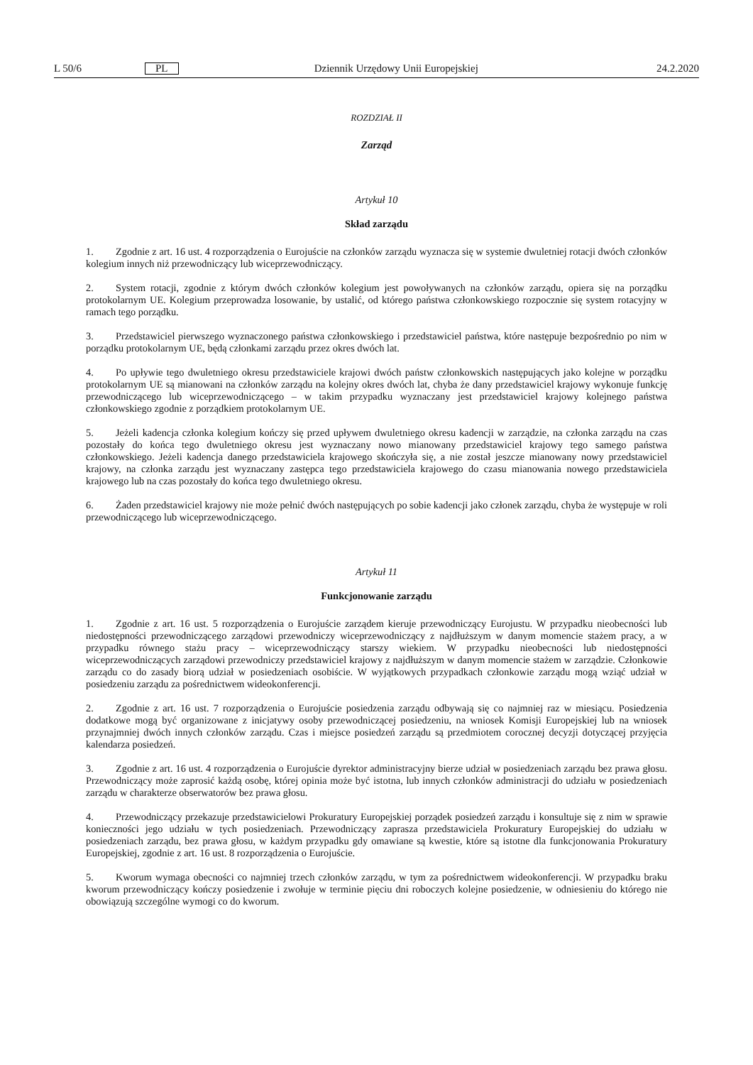L 50/6 PL Dziennik Urzędowy Unii Europejskiej 24.2.2020
ROZDZIAŁ II
Zarząd
Artykuł 10
Skład zarządu
1. Zgodnie z art. 16 ust. 4 rozporządzenia o Eurojuście na członków zarządu wyznacza się w systemie dwuletniej rotacji dwóch członków kolegium innych niż przewodniczący lub wiceprzewodniczący.
2. System rotacji, zgodnie z którym dwóch członków kolegium jest powoływanych na członków zarządu, opiera się na porządku protokolarnym UE. Kolegium przeprowadza losowanie, by ustalić, od którego państwa członkowskiego rozpocznie się system rotacyjny w ramach tego porządku.
3. Przedstawiciel pierwszego wyznaczonego państwa członkowskiego i przedstawiciel państwa, które następuje bezpośrednio po nim w porządku protokolarnym UE, będą członkami zarządu przez okres dwóch lat.
4. Po upływie tego dwuletniego okresu przedstawiciele krajowi dwóch państw członkowskich następujących jako kolejne w porządku protokolarnym UE są mianowani na członków zarządu na kolejny okres dwóch lat, chyba że dany przedstawiciel krajowy wykonuje funkcję przewodniczącego lub wiceprzewodniczącego – w takim przypadku wyznaczany jest przedstawiciel krajowy kolejnego państwa członkowskiego zgodnie z porządkiem protokolarnym UE.
5. Jeżeli kadencja członka kolegium kończy się przed upływem dwuletniego okresu kadencji w zarządzie, na członka zarządu na czas pozostały do końca tego dwuletniego okresu jest wyznaczany nowo mianowany przedstawiciel krajowy tego samego państwa członkowskiego. Jeżeli kadencja danego przedstawiciela krajowego skończyła się, a nie został jeszcze mianowany nowy przedstawiciel krajowy, na członka zarządu jest wyznaczany zastępca tego przedstawiciela krajowego do czasu mianowania nowego przedstawiciela krajowego lub na czas pozostały do końca tego dwuletniego okresu.
6. Żaden przedstawiciel krajowy nie może pełnić dwóch następujących po sobie kadencji jako członek zarządu, chyba że występuje w roli przewodniczącego lub wiceprzewodniczącego.
Artykuł 11
Funkcjonowanie zarządu
1. Zgodnie z art. 16 ust. 5 rozporządzenia o Eurojuście zarządem kieruje przewodniczący Eurojustu. W przypadku nieobecności lub niedostępności przewodniczącego zarządowi przewodniczy wiceprzewodniczący z najdłuższym w danym momencie stażem pracy, a w przypadku równego stażu pracy – wiceprzewodniczący starszy wiekiem. W przypadku nieobecności lub niedostępności wiceprzewodniczących zarządowi przewodniczy przedstawiciel krajowy z najdłuższym w danym momencie stażem w zarządzie. Członkowie zarządu co do zasady biorą udział w posiedzeniach osobiście. W wyjątkowych przypadkach członkowie zarządu mogą wziąć udział w posiedzeniu zarządu za pośrednictwem wideokonferencji.
2. Zgodnie z art. 16 ust. 7 rozporządzenia o Eurojuście posiedzenia zarządu odbywają się co najmniej raz w miesiącu. Posiedzenia dodatkowe mogą być organizowane z inicjatywy osoby przewodniczącej posiedzeniu, na wniosek Komisji Europejskiej lub na wniosek przynajmniej dwóch innych członków zarządu. Czas i miejsce posiedzeń zarządu są przedmiotem corocznej decyzji dotyczącej przyjęcia kalendarza posiedzeń.
3. Zgodnie z art. 16 ust. 4 rozporządzenia o Eurojuście dyrektor administracyjny bierze udział w posiedzeniach zarządu bez prawa głosu. Przewodniczący może zaprosić każdą osobę, której opinia może być istotna, lub innych członków administracji do udziału w posiedzeniach zarządu w charakterze obserwatorów bez prawa głosu.
4. Przewodniczący przekazuje przedstawicielowi Prokuratury Europejskiej porządek posiedzeń zarządu i konsultuje się z nim w sprawie konieczności jego udziału w tych posiedzeniach. Przewodniczący zaprasza przedstawiciela Prokuratury Europejskiej do udziału w posiedzeniach zarządu, bez prawa głosu, w każdym przypadku gdy omawiane są kwestie, które są istotne dla funkcjonowania Prokuratury Europejskiej, zgodnie z art. 16 ust. 8 rozporządzenia o Eurojuście.
5. Kworum wymaga obecności co najmniej trzech członków zarządu, w tym za pośrednictwem wideokonferencji. W przypadku braku kworum przewodniczący kończy posiedzenie i zwołuje w terminie pięciu dni roboczych kolejne posiedzenie, w odniesieniu do którego nie obowiązują szczególne wymogi co do kworum.